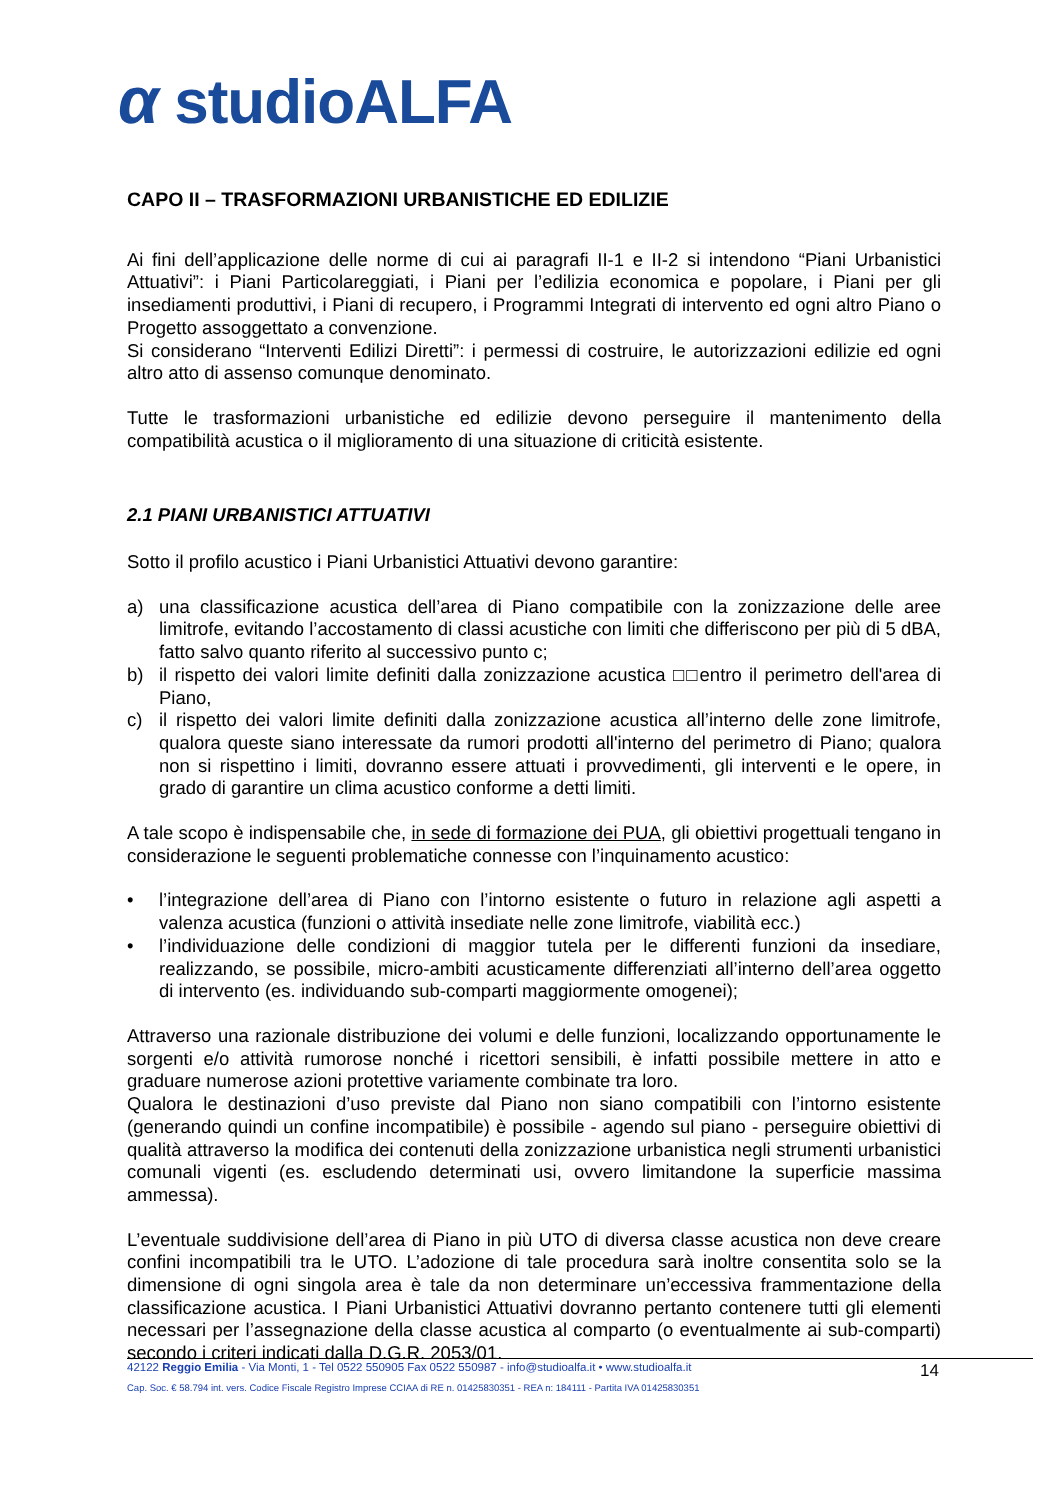α studioALFA
CAPO II – TRASFORMAZIONI URBANISTICHE ED EDILIZIE
Ai fini dell’applicazione delle norme di cui ai paragrafi II-1 e II-2 si intendono “Piani Urbanistici Attuativi”: i Piani Particolareggiati, i Piani per l’edilizia economica e popolare, i Piani per gli insediamenti produttivi, i Piani di recupero, i Programmi Integrati di intervento ed ogni altro Piano o Progetto assoggettato a convenzione.
Si considerano “Interventi Edilizi Diretti”: i permessi di costruire, le autorizzazioni edilizie ed ogni altro atto di assenso comunque denominato.
Tutte le trasformazioni urbanistiche ed edilizie devono perseguire il mantenimento della compatibilità acustica o il miglioramento di una situazione di criticità esistente.
2.1 PIANI URBANISTICI ATTUATIVI
Sotto il profilo acustico i Piani Urbanistici Attuativi devono garantire:
a) una classificazione acustica dell’area di Piano compatibile con la zonizzazione delle aree limitrofe, evitando l’accostamento di classi acustiche con limiti che differiscono per più di 5 dBA, fatto salvo quanto riferito al successivo punto c;
b) il rispetto dei valori limite definiti dalla zonizzazione acustica □□entro il perimetro dell'area di Piano,
c) il rispetto dei valori limite definiti dalla zonizzazione acustica all’interno delle zone limitrofe, qualora queste siano interessate da rumori prodotti all'interno del perimetro di Piano; qualora non si rispettino i limiti, dovranno essere attuati i provvedimenti, gli interventi e le opere, in grado di garantire un clima acustico conforme a detti limiti.
A tale scopo è indispensabile che, in sede di formazione dei PUA, gli obiettivi progettuali tengano in considerazione le seguenti problematiche connesse con l’inquinamento acustico:
• l’integrazione dell’area di Piano con l’intorno esistente o futuro in relazione agli aspetti a valenza acustica (funzioni o attività insediate nelle zone limitrofe, viabilità ecc.)
• l’individuazione delle condizioni di maggior tutela per le differenti funzioni da insediare, realizzando, se possibile, micro-ambiti acusticamente differenziati all’interno dell’area oggetto di intervento (es. individuando sub-comparti maggiormente omogenei);
Attraverso una razionale distribuzione dei volumi e delle funzioni, localizzando opportunamente le sorgenti e/o attività rumorose nonché i ricettori sensibili, è infatti possibile mettere in atto e graduare numerose azioni protettive variamente combinate tra loro.
Qualora le destinazioni d’uso previste dal Piano non siano compatibili con l’intorno esistente (generando quindi un confine incompatibile) è possibile - agendo sul piano - perseguire obiettivi di qualità attraverso la modifica dei contenuti della zonizzazione urbanistica negli strumenti urbanistici comunali vigenti (es. escludendo determinati usi, ovvero limitandone la superficie massima ammessa).
L’eventuale suddivisione dell’area di Piano in più UTO di diversa classe acustica non deve creare confini incompatibili tra le UTO. L’adozione di tale procedura sarà inoltre consentita solo se la dimensione di ogni singola area è tale da non determinare un’eccessiva frammentazione della classificazione acustica. I Piani Urbanistici Attuativi dovranno pertanto contenere tutti gli elementi necessari per l’assegnazione della classe acustica al comparto (o eventualmente ai sub-comparti) secondo i criteri indicati dalla D.G.R. 2053/01.
42122 Reggio Emilia - Via Monti, 1 - Tel 0522 550905 Fax 0522 550987 - info@studioalfa.it • www.studioalfa.it
Cap. Soc. € 58.794 int. vers. Codice Fiscale Registro Imprese CCIAA di RE n. 01425830351 - REA n: 184111 - Partita IVA 01425830351
14